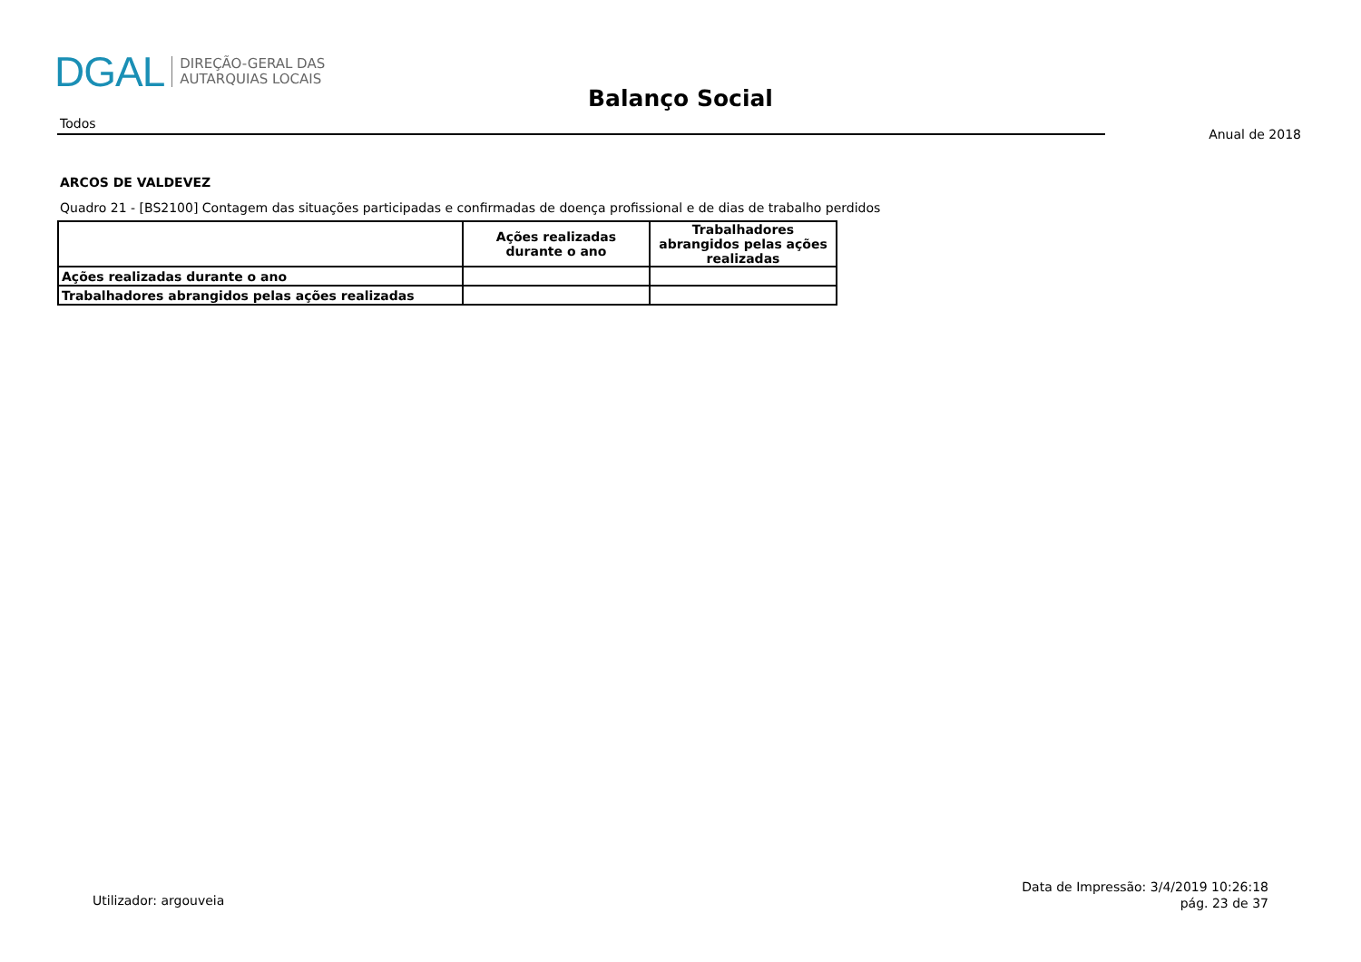DGAL DIREÇÃO-GERAL DAS
AUTARQUIAS LOCAIS
Balanço Social
Todos
Anual de 2018
ARCOS DE VALDEVEZ
Quadro 21 - [BS2100] Contagem das situações participadas e confirmadas de doença profissional e de dias de trabalho perdidos
| | Ações realizadas durante o ano | Trabalhadores abrangidos pelas ações realizadas |
| --- | --- | --- |
| Ações realizadas durante o ano | | |
| Trabalhadores abrangidos pelas ações realizadas | | |
Utilizador: argouveia
Data de Impressão: 3/4/2019 10:26:18
pág. 23 de 37